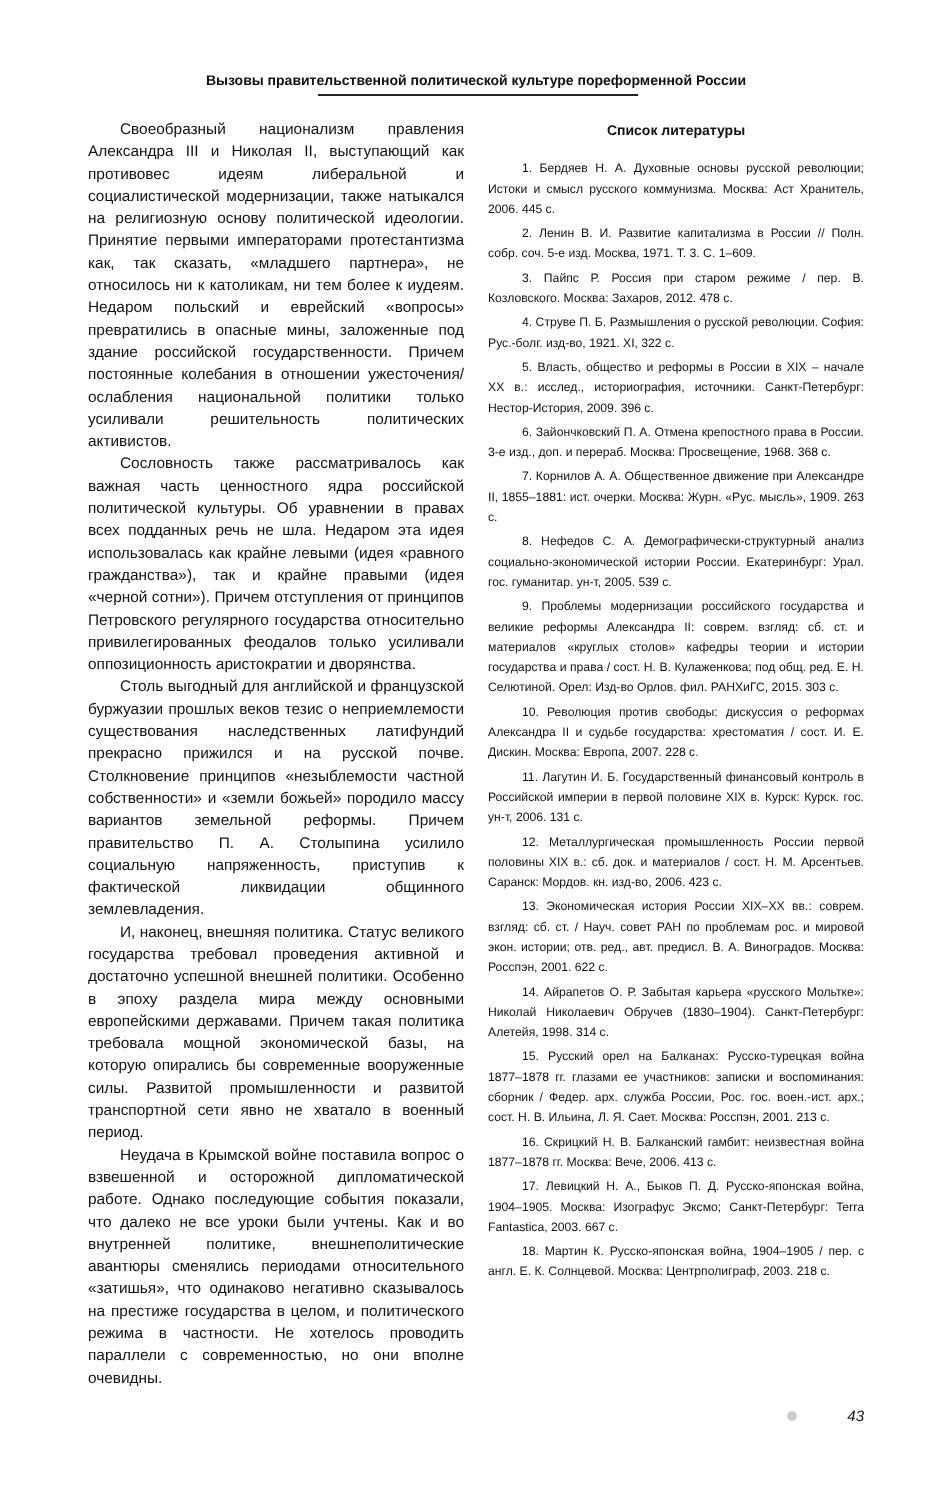Вызовы правительственной политической культуре пореформенной России
Своеобразный национализм правления Александра III и Николая II, выступающий как противовес идеям либеральной и социалистической модернизации, также натыкался на религиозную основу политической идеологии. Принятие первыми императорами протестантизма как, так сказать, «младшего партнера», не относилось ни к католикам, ни тем более к иудеям. Недаром польский и еврейский «вопросы» превратились в опасные мины, заложенные под здание российской государственности. Причем постоянные колебания в отношении ужесточения/ослабления национальной политики только усиливали решительность политических активистов.
Сословность также рассматривалось как важная часть ценностного ядра российской политической культуры. Об уравнении в правах всех подданных речь не шла. Недаром эта идея использовалась как крайне левыми (идея «равного гражданства»), так и крайне правыми (идея «черной сотни»). Причем отступления от принципов Петровского регулярного государства относительно привилегированных феодалов только усиливали оппозиционность аристократии и дворянства.
Столь выгодный для английской и французской буржуазии прошлых веков тезис о неприемлемости существования наследственных латифундий прекрасно прижился и на русской почве. Столкновение принципов «незыблемости частной собственности» и «земли божьей» породило массу вариантов земельной реформы. Причем правительство П. А. Столыпина усилило социальную напряженность, приступив к фактической ликвидации общинного землевладения.
И, наконец, внешняя политика. Статус великого государства требовал проведения активной и достаточно успешной внешней политики. Особенно в эпоху раздела мира между основными европейскими державами. Причем такая политика требовала мощной экономической базы, на которую опирались бы современные вооруженные силы. Развитой промышленности и развитой транспортной сети явно не хватало в военный период.
Неудача в Крымской войне поставила вопрос о взвешенной и осторожной дипломатической работе. Однако последующие события показали, что далеко не все уроки были учтены. Как и во внутренней политике, внешнеполитические авантюры сменялись периодами относительного «затишья», что одинаково негативно сказывалось на престиже государства в целом, и политического режима в частности. Не хотелось проводить параллели с современностью, но они вполне очевидны.
Список литературы
1. Бердяев Н. А. Духовные основы русской революции; Истоки и смысл русского коммунизма. Москва: Аст Хранитель, 2006. 445 с.
2. Ленин В. И. Развитие капитализма в России // Полн. собр. соч. 5-е изд. Москва, 1971. Т. 3. С. 1–609.
3. Пайпс Р. Россия при старом режиме / пер. В. Козловского. Москва: Захаров, 2012. 478 с.
4. Струве П. Б. Размышления о русской революции. София: Рус.-болг. изд-во, 1921. XI, 322 с.
5. Власть, общество и реформы в России в XIX – начале XX в.: исслед., историография, источники. Санкт-Петербург: Нестор-История, 2009. 396 с.
6. Зайончковский П. А. Отмена крепостного права в России. 3-е изд., доп. и перераб. Москва: Просвещение, 1968. 368 с.
7. Корнилов А. А. Общественное движение при Александре II, 1855–1881: ист. очерки. Москва: Журн. «Рус. мысль», 1909. 263 с.
8. Нефедов С. А. Демографически-структурный анализ социально-экономической истории России. Екатеринбург: Урал. гос. гуманитар. ун-т, 2005. 539 с.
9. Проблемы модернизации российского государства и великие реформы Александра II: соврем. взгляд: сб. ст. и материалов «круглых столов» кафедры теории и истории государства и права / сост. Н. В. Кулаженкова; под общ. ред. Е. Н. Селютиной. Орел: Изд-во Орлов. фил. РАНХиГС, 2015. 303 с.
10. Революция против свободы: дискуссия о реформах Александра II и судьбе государства: хрестоматия / сост. И. Е. Дискин. Москва: Европа, 2007. 228 с.
11. Лагутин И. Б. Государственный финансовый контроль в Российской империи в первой половине XIX в. Курск: Курск. гос. ун-т, 2006. 131 с.
12. Металлургическая промышленность России первой половины XIX в.: сб. док. и материалов / сост. Н. М. Арсентьев. Саранск: Мордов. кн. изд-во, 2006. 423 с.
13. Экономическая история России XIX–XX вв.: соврем. взгляд: сб. ст. / Науч. совет РАН по проблемам рос. и мировой экон. истории; отв. ред., авт. предисл. В. А. Виноградов. Москва: Росспэн, 2001. 622 с.
14. Айрапетов О. Р. Забытая карьера «русского Мольтке»: Николай Николаевич Обручев (1830–1904). Санкт-Петербург: Алетейя, 1998. 314 с.
15. Русский орел на Балканах: Русско-турецкая война 1877–1878 гг. глазами ее участников: записки и воспоминания: сборник / Федер. арх. служба России, Рос. гос. воен.-ист. арх.; сост. Н. В. Ильина, Л. Я. Сает. Москва: Росспэн, 2001. 213 с.
16. Скрицкий Н. В. Балканский гамбит: неизвестная война 1877–1878 гг. Москва: Вече, 2006. 413 с.
17. Левицкий Н. А., Быков П. Д. Русско-японская война, 1904–1905. Москва: Изографус Эксмо; Санкт-Петербург: Terra Fantastica, 2003. 667 с.
18. Мартин К. Русско-японская война, 1904–1905 / пер. с англ. Е. К. Солнцевой. Москва: Центрполиграф, 2003. 218 с.
43